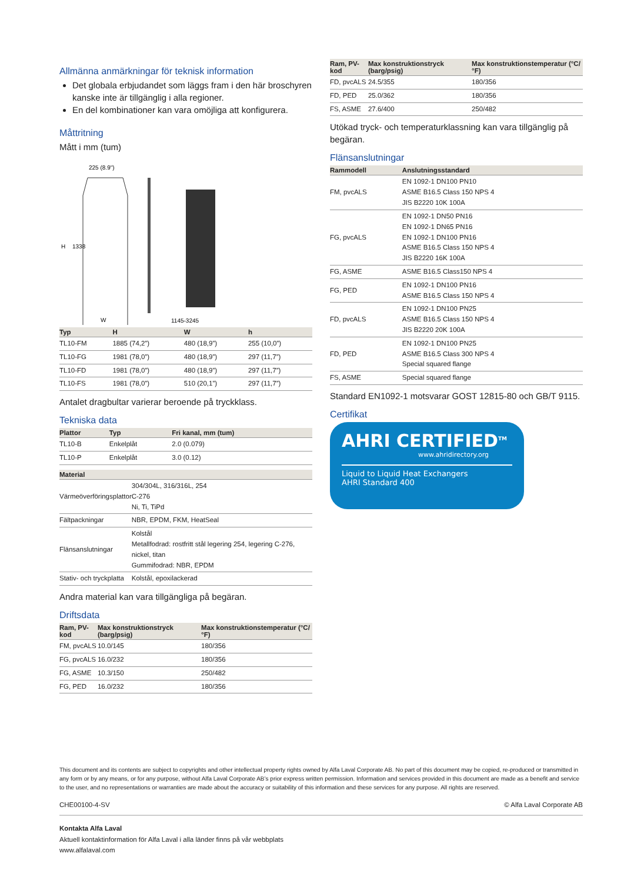Allmänna anmärkningar för teknisk information
Det globala erbjudandet som läggs fram i den här broschyren kanske inte är tillgänglig i alla regioner.
En del kombinationer kan vara omöjliga att konfigurera.
Måttritning
Mått i mm (tum)
225 (8.9")
H
1338
W
1145-3245
| Typ | H | W | h |
| --- | --- | --- | --- |
| TL10-FM | 1885 (74,2”) | 480 (18,9”) | 255 (10,0”) |
| TL10-FG | 1981 (78,0”) | 480 (18,9”) | 297 (11,7”) |
| TL10-FD | 1981 (78,0”) | 480 (18,9”) | 297 (11,7”) |
| TL10-FS | 1981 (78,0”) | 510 (20,1”) | 297 (11,7”) |
Antalet dragbultar varierar beroende på tryckklass.
Tekniska data
| Plattor | Typ | Fri kanal, mm (tum) |
| --- | --- | --- |
| TL10-B | Enkelplåt | 2.0 (0.079) |
| TL10-P | Enkelplåt | 3.0 (0.12) |
| Material | |
| --- | --- |
| Värmeöverföringsplattor | 304/304L, 316/316L, 254 C-276 Ni, Ti, TiPd |
| Fältpackningar | NBR, EPDM, FKM, HeatSeal |
| Flänsanslutningar | Kolstål Metallfodrad: rostfritt stål legering 254, legering C-276, nickel, titan Gummifodrad: NBR, EPDM |
| Stativ- och tryckplatta | Kolstål, epoxilackerad |
Andra material kan vara tillgängliga på begäran.
Driftsdata
| Ram, PV-kod | Max konstruktionstryck (barg/psig) | Max konstruktionstemperatur (°C/°F) |
| --- | --- | --- |
| FM, pvcALS | 10.0/145 | 180/356 |
| FG, pvcALS | 16.0/232 | 180/356 |
| FG, ASME | 10.3/150 | 250/482 |
| FG, PED | 16.0/232 | 180/356 |
| Ram, PV-kod | Max konstruktionstryck (barg/psig) | Max konstruktionstemperatur (°C/°F) |
| --- | --- | --- |
| FD, pvcALS | 24.5/355 | 180/356 |
| FD, PED | 25.0/362 | 180/356 |
| FS, ASME | 27.6/400 | 250/482 |
Utökad tryck- och temperaturklassning kan vara tillgänglig på begäran.
Flänsanslutningar
| Rammodell | Anslutningsstandard |
| --- | --- |
| FM, pvcALS | EN 1092-1 DN100 PN10 ASME B16.5 Class 150 NPS 4 JIS B2220 10K 100A |
| FG, pvcALS | EN 1092-1 DN50 PN16 EN 1092-1 DN65 PN16 EN 1092-1 DN100 PN16 ASME B16.5 Class 150 NPS 4 JIS B2220 16K 100A |
| FG, ASME | ASME B16.5 Class150 NPS 4 |
| FG, PED | EN 1092-1 DN100 PN16 ASME B16.5 Class 150 NPS 4 |
| FD, pvcALS | EN 1092-1 DN100 PN25 ASME B16.5 Class 150 NPS 4 JIS B2220 20K 100A |
| FD, PED | EN 1092-1 DN100 PN25 ASME B16.5 Class 300 NPS 4 Special squared flange |
| FS, ASME | Special squared flange |
Standard EN1092-1 motsvarar GOST 12815-80 och GB/T 9115.
Certifikat
AHRI CERTIFIED<sup>TM</sup>
www.ahridirectory.org
Liquid to Liquid Heat Exchangers
AHRI Standard 400
This document and its contents are subject to copyrights and other intellectual property rights owned by Alfa Laval Corporate AB. No part of this document may be copied, re-produced or transmitted in any form or by any means, or for any purpose, without Alfa Laval Corporate AB’s prior express written permission. Information and services provided in this document are made as a benefit and service to the user, and no representations or warranties are made about the accuracy or suitability of this information and these services for any purpose. All rights are reserved.
CHE00100-4-SV © Alfa Laval Corporate AB
Kontakta Alfa Laval
Aktuell kontaktinformation för Alfa Laval i alla länder finns på vår webbplats
www.alfalaval.com